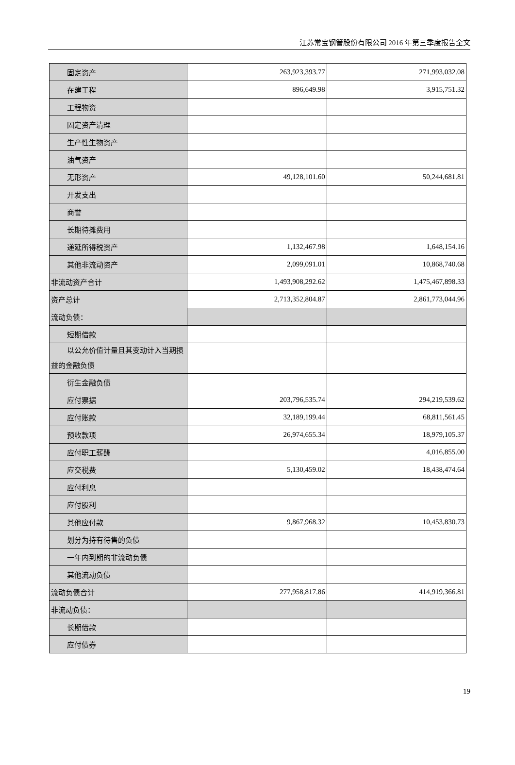江苏常宝钢管股份有限公司 2016 年第三季度报告全文
| 固定资产 | 263,923,393.77 | 271,993,032.08 |
| 在建工程 | 896,649.98 | 3,915,751.32 |
| 工程物资 | | |
| 固定资产清理 | | |
| 生产性生物资产 | | |
| 油气资产 | | |
| 无形资产 | 49,128,101.60 | 50,244,681.81 |
| 开发支出 | | |
| 商誉 | | |
| 长期待摊费用 | | |
| 递延所得税资产 | 1,132,467.98 | 1,648,154.16 |
| 其他非流动资产 | 2,099,091.01 | 10,868,740.68 |
| 非流动资产合计 | 1,493,908,292.62 | 1,475,467,898.33 |
| 资产总计 | 2,713,352,804.87 | 2,861,773,044.96 |
| 流动负债： | | |
| 短期借款 | | |
| 以公允价值计量且其变动计入当期损 益的金融负债 | | |
| 衍生金融负债 | | |
| 应付票据 | 203,796,535.74 | 294,219,539.62 |
| 应付账款 | 32,189,199.44 | 68,811,561.45 |
| 预收款项 | 26,974,655.34 | 18,979,105.37 |
| 应付职工薪酬 | | 4,016,855.00 |
| 应交税费 | 5,130,459.02 | 18,438,474.64 |
| 应付利息 | | |
| 应付股利 | | |
| 其他应付款 | 9,867,968.32 | 10,453,830.73 |
| 划分为持有待售的负债 | | |
| 一年内到期的非流动负债 | | |
| 其他流动负债 | | |
| 流动负债合计 | 277,958,817.86 | 414,919,366.81 |
| 非流动负债： | | |
| 长期借款 | | |
| 应付债券 | | |
19